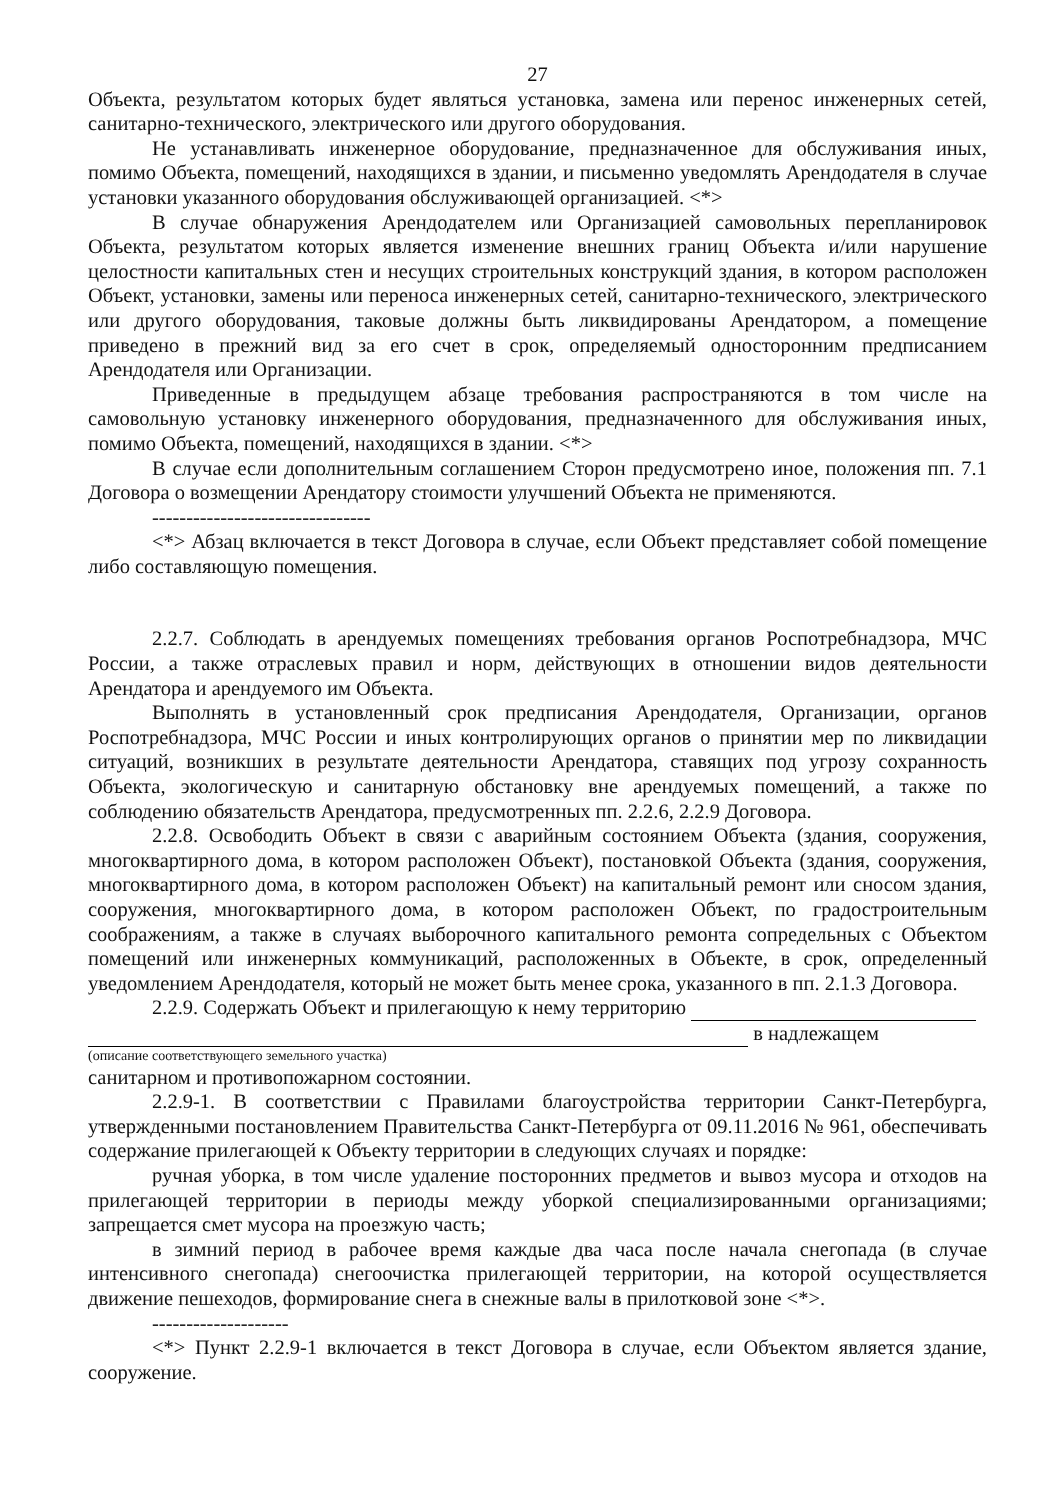27
Объекта, результатом которых будет являться установка, замена или перенос инженерных сетей, санитарно-технического, электрического или другого оборудования.
Не устанавливать инженерное оборудование, предназначенное для обслуживания иных, помимо Объекта, помещений, находящихся в здании, и письменно уведомлять Арендодателя в случае установки указанного оборудования обслуживающей организацией. <*>
В случае обнаружения Арендодателем или Организацией самовольных перепланировок Объекта, результатом которых является изменение внешних границ Объекта и/или нарушение целостности капитальных стен и несущих строительных конструкций здания, в котором расположен Объект, установки, замены или переноса инженерных сетей, санитарно-технического, электрического или другого оборудования, таковые должны быть ликвидированы Арендатором, а помещение приведено в прежний вид за его счет в срок, определяемый односторонним предписанием Арендодателя или Организации.
Приведенные в предыдущем абзаце требования распространяются в том числе на самовольную установку инженерного оборудования, предназначенного для обслуживания иных, помимо Объекта, помещений, находящихся в здании. <*>
В случае если дополнительным соглашением Сторон предусмотрено иное, положения пп. 7.1 Договора о возмещении Арендатору стоимости улучшений Объекта не применяются.
--------------------------------
<*> Абзац включается в текст Договора в случае, если Объект представляет собой помещение либо составляющую помещения.
2.2.7. Соблюдать в арендуемых помещениях требования органов Роспотребнадзора, МЧС России, а также отраслевых правил и норм, действующих в отношении видов деятельности Арендатора и арендуемого им Объекта.
Выполнять в установленный срок предписания Арендодателя, Организации, органов Роспотребнадзора, МЧС России и иных контролирующих органов о принятии мер по ликвидации ситуаций, возникших в результате деятельности Арендатора, ставящих под угрозу сохранность Объекта, экологическую и санитарную обстановку вне арендуемых помещений, а также по соблюдению обязательств Арендатора, предусмотренных пп. 2.2.6, 2.2.9 Договора.
2.2.8. Освободить Объект в связи с аварийным состоянием Объекта (здания, сооружения, многоквартирного дома, в котором расположен Объект), постановкой Объекта (здания, сооружения, многоквартирного дома, в котором расположен Объект) на капитальный ремонт или сносом здания, сооружения, многоквартирного дома, в котором расположен Объект, по градостроительным соображениям, а также в случаях выборочного капитального ремонта сопредельных с Объектом помещений или инженерных коммуникаций, расположенных в Объекте, в срок, определенный уведомлением Арендодателя, который не может быть менее срока, указанного в пп. 2.1.3 Договора.
2.2.9. Содержать Объект и прилегающую к нему территорию
в надлежащем
(описание соответствующего земельного участка)
санитарном и противопожарном состоянии.
2.2.9-1. В соответствии с Правилами благоустройства территории Санкт-Петербурга, утвержденными постановлением Правительства Санкт-Петербурга от 09.11.2016 № 961, обеспечивать содержание прилегающей к Объекту территории в следующих случаях и порядке:
ручная уборка, в том числе удаление посторонних предметов и вывоз мусора и отходов на прилегающей территории в периоды между уборкой специализированными организациями; запрещается смет мусора на проезжую часть;
в зимний период в рабочее время каждые два часа после начала снегопада (в случае интенсивного снегопада) снегоочистка прилегающей территории, на которой осуществляется движение пешеходов, формирование снега в снежные валы в прилотковой зоне <*>.
--------------------
<*> Пункт 2.2.9-1 включается в текст Договора в случае, если Объектом является здание, сооружение.